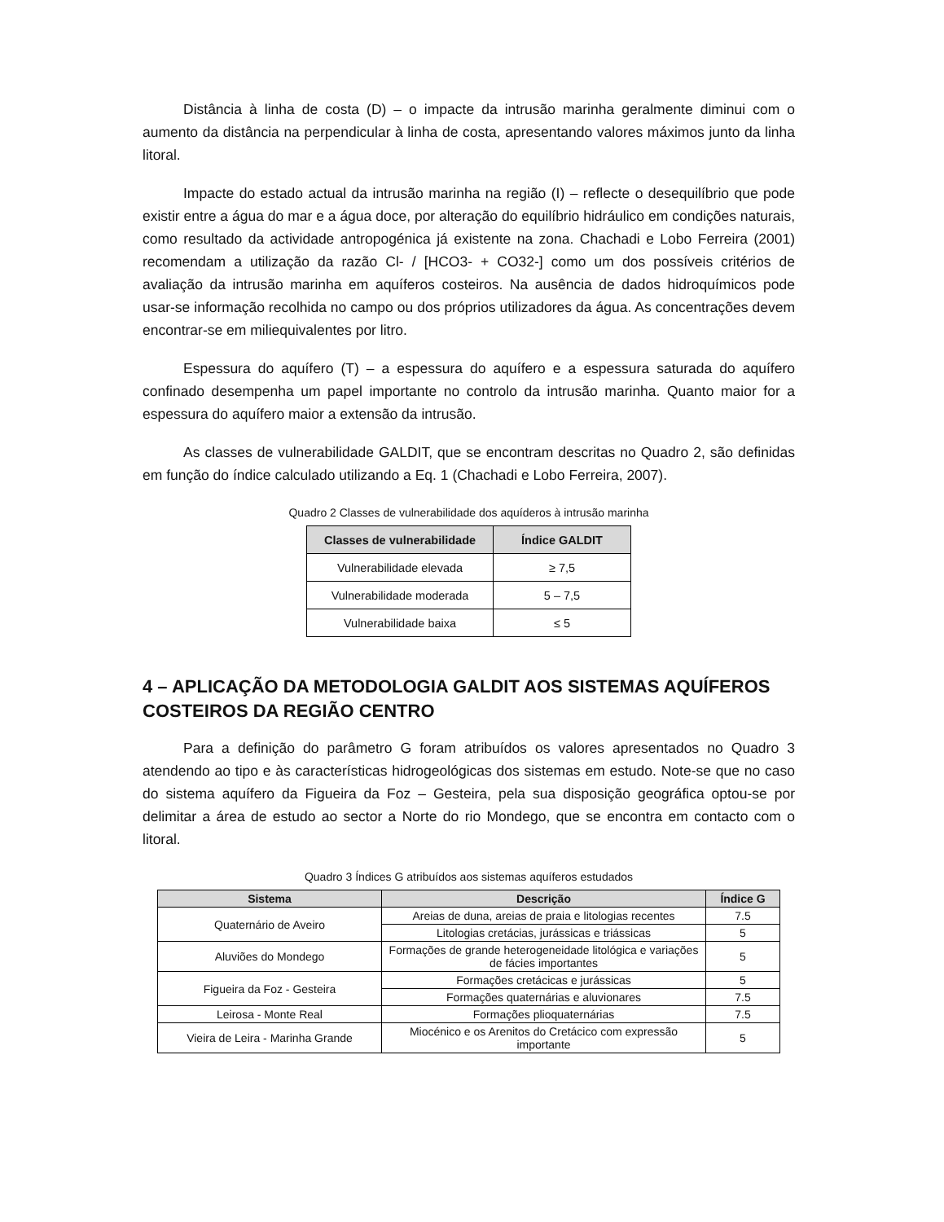Distância à linha de costa (D) – o impacte da intrusão marinha geralmente diminui com o aumento da distância na perpendicular à linha de costa, apresentando valores máximos junto da linha litoral.
Impacte do estado actual da intrusão marinha na região (I) – reflecte o desequilíbrio que pode existir entre a água do mar e a água doce, por alteração do equilíbrio hidráulico em condições naturais, como resultado da actividade antropogénica já existente na zona. Chachadi e Lobo Ferreira (2001) recomendam a utilização da razão Cl- / [HCO3- + CO32-] como um dos possíveis critérios de avaliação da intrusão marinha em aquíferos costeiros. Na ausência de dados hidroquímicos pode usar-se informação recolhida no campo ou dos próprios utilizadores da água. As concentrações devem encontrar-se em miliequivalentes por litro.
Espessura do aquífero (T) – a espessura do aquífero e a espessura saturada do aquífero confinado desempenha um papel importante no controlo da intrusão marinha. Quanto maior for a espessura do aquífero maior a extensão da intrusão.
As classes de vulnerabilidade GALDIT, que se encontram descritas no Quadro 2, são definidas em função do índice calculado utilizando a Eq. 1 (Chachadi e Lobo Ferreira, 2007).
Quadro 2 Classes de vulnerabilidade dos aquíderos à intrusão marinha
| Classes de vulnerabilidade | Índice GALDIT |
| --- | --- |
| Vulnerabilidade elevada | ≥ 7,5 |
| Vulnerabilidade moderada | 5 – 7,5 |
| Vulnerabilidade baixa | ≤ 5 |
4 – APLICAÇÃO DA METODOLOGIA GALDIT AOS SISTEMAS AQUÍFEROS COSTEIROS DA REGIÃO CENTRO
Para a definição do parâmetro G foram atribuídos os valores apresentados no Quadro 3 atendendo ao tipo e às características hidrogeológicas dos sistemas em estudo. Note-se que no caso do sistema aquífero da Figueira da Foz – Gesteira, pela sua disposição geográfica optou-se por delimitar a área de estudo ao sector a Norte do rio Mondego, que se encontra em contacto com o litoral.
Quadro 3 Índices G atribuídos aos sistemas aquíferos estudados
| Sistema | Descrição | Índice G |
| --- | --- | --- |
| Quaternário de Aveiro | Areias de duna, areias de praia e litologias recentes | 7.5 |
| | Litologias cretácias, jurássicas e triássicas | 5 |
| Aluviões do Mondego | Formações de grande heterogeneidade litológica e variações de fácies importantes | 5 |
| Figueira da Foz - Gesteira | Formações cretácicas e jurássicas | 5 |
| | Formações quaternárias e aluvionares | 7.5 |
| Leirosa - Monte Real | Formações plioquaternárias | 7.5 |
| Vieira de Leira - Marinha Grande | Miocénico e os Arenitos do Cretácico com expressão importante | 5 |